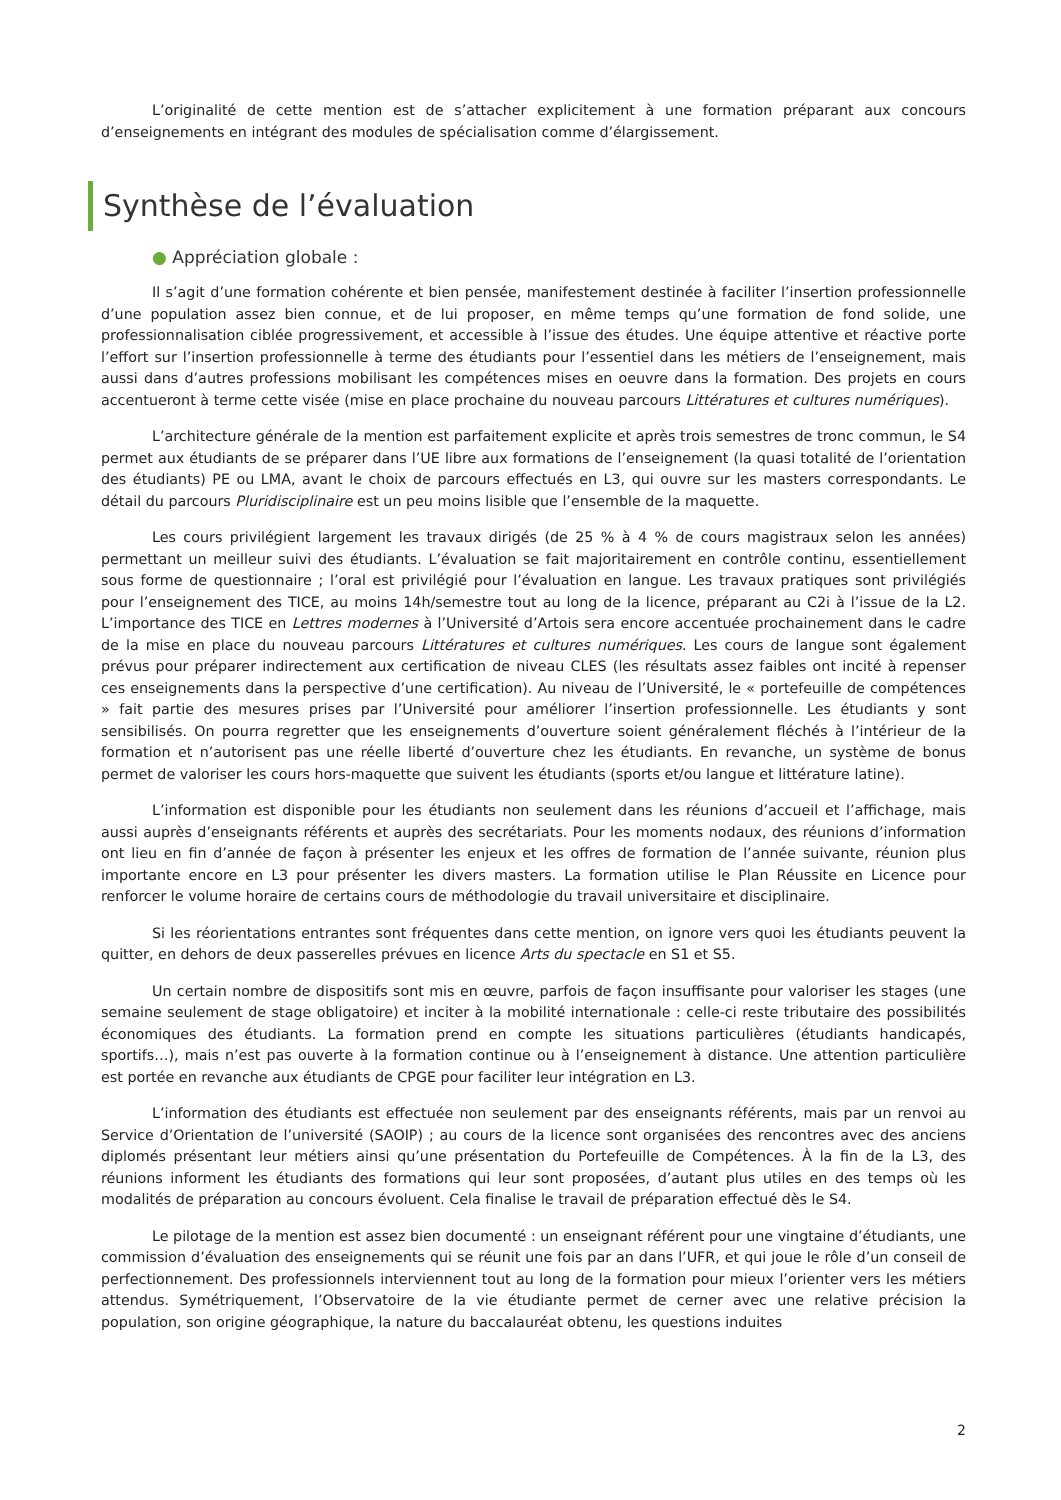L’originalité de cette mention est de s’attacher explicitement à une formation préparant aux concours d’enseignements en intégrant des modules de spécialisation comme d’élargissement.
Synthèse de l’évaluation
● Appréciation globale :
Il s’agit d’une formation cohérente et bien pensée, manifestement destinée à faciliter l’insertion professionnelle d’une population assez bien connue, et de lui proposer, en même temps qu’une formation de fond solide, une professionnalisation ciblée progressivement, et accessible à l’issue des études. Une équipe attentive et réactive porte l’effort sur l’insertion professionnelle à terme des étudiants pour l’essentiel dans les métiers de l’enseignement, mais aussi dans d’autres professions mobilisant les compétences mises en oeuvre dans la formation. Des projets en cours accentueront à terme cette visée (mise en place prochaine du nouveau parcours Littératures et cultures numériques).
L’architecture générale de la mention est parfaitement explicite et après trois semestres de tronc commun, le S4 permet aux étudiants de se préparer dans l’UE libre aux formations de l’enseignement (la quasi totalité de l’orientation des étudiants) PE ou LMA, avant le choix de parcours effectués en L3, qui ouvre sur les masters correspondants. Le détail du parcours Pluridisciplinaire est un peu moins lisible que l’ensemble de la maquette.
Les cours privilégient largement les travaux dirigés (de 25 % à 4 % de cours magistraux selon les années) permettant un meilleur suivi des étudiants. L’évaluation se fait majoritairement en contrôle continu, essentiellement sous forme de questionnaire ; l’oral est privilégié pour l’évaluation en langue. Les travaux pratiques sont privilégiés pour l’enseignement des TICE, au moins 14h/semestre tout au long de la licence, préparant au C2i à l’issue de la L2. L’importance des TICE en Lettres modernes à l’Université d’Artois sera encore accentuée prochainement dans le cadre de la mise en place du nouveau parcours Littératures et cultures numériques. Les cours de langue sont également prévus pour préparer indirectement aux certification de niveau CLES (les résultats assez faibles ont incité à repenser ces enseignements dans la perspective d’une certification). Au niveau de l’Université, le « portefeuille de compétences » fait partie des mesures prises par l’Université pour améliorer l’insertion professionnelle. Les étudiants y sont sensibilisés. On pourra regretter que les enseignements d’ouverture soient généralement fléchés à l’intérieur de la formation et n’autorisent pas une réelle liberté d’ouverture chez les étudiants. En revanche, un système de bonus permet de valoriser les cours hors-maquette que suivent les étudiants (sports et/ou langue et littérature latine).
L’information est disponible pour les étudiants non seulement dans les réunions d’accueil et l’affichage, mais aussi auprès d’enseignants référents et auprès des secrétariats. Pour les moments nodaux, des réunions d’information ont lieu en fin d’année de façon à présenter les enjeux et les offres de formation de l’année suivante, réunion plus importante encore en L3 pour présenter les divers masters. La formation utilise le Plan Réussite en Licence pour renforcer le volume horaire de certains cours de méthodologie du travail universitaire et disciplinaire.
Si les réorientations entrantes sont fréquentes dans cette mention, on ignore vers quoi les étudiants peuvent la quitter, en dehors de deux passerelles prévues en licence Arts du spectacle en S1 et S5.
Un certain nombre de dispositifs sont mis en œuvre, parfois de façon insuffisante pour valoriser les stages (une semaine seulement de stage obligatoire) et inciter à la mobilité internationale : celle-ci reste tributaire des possibilités économiques des étudiants. La formation prend en compte les situations particulières (étudiants handicapés, sportifs…), mais n’est pas ouverte à la formation continue ou à l’enseignement à distance. Une attention particulière est portée en revanche aux étudiants de CPGE pour faciliter leur intégration en L3.
L’information des étudiants est effectuée non seulement par des enseignants référents, mais par un renvoi au Service d’Orientation de l’université (SAOIP) ; au cours de la licence sont organisées des rencontres avec des anciens diplomés présentant leur métiers ainsi qu’une présentation du Portefeuille de Compétences. À la fin de la L3, des réunions informent les étudiants des formations qui leur sont proposées, d’autant plus utiles en des temps où les modalités de préparation au concours évoluent. Cela finalise le travail de préparation effectué dès le S4.
Le pilotage de la mention est assez bien documenté : un enseignant référent pour une vingtaine d’étudiants, une commission d’évaluation des enseignements qui se réunit une fois par an dans l’UFR, et qui joue le rôle d’un conseil de perfectionnement. Des professionnels interviennent tout au long de la formation pour mieux l’orienter vers les métiers attendus. Symétriquement, l’Observatoire de la vie étudiante permet de cerner avec une relative précision la population, son origine géographique, la nature du baccalauréat obtenu, les questions induites
2